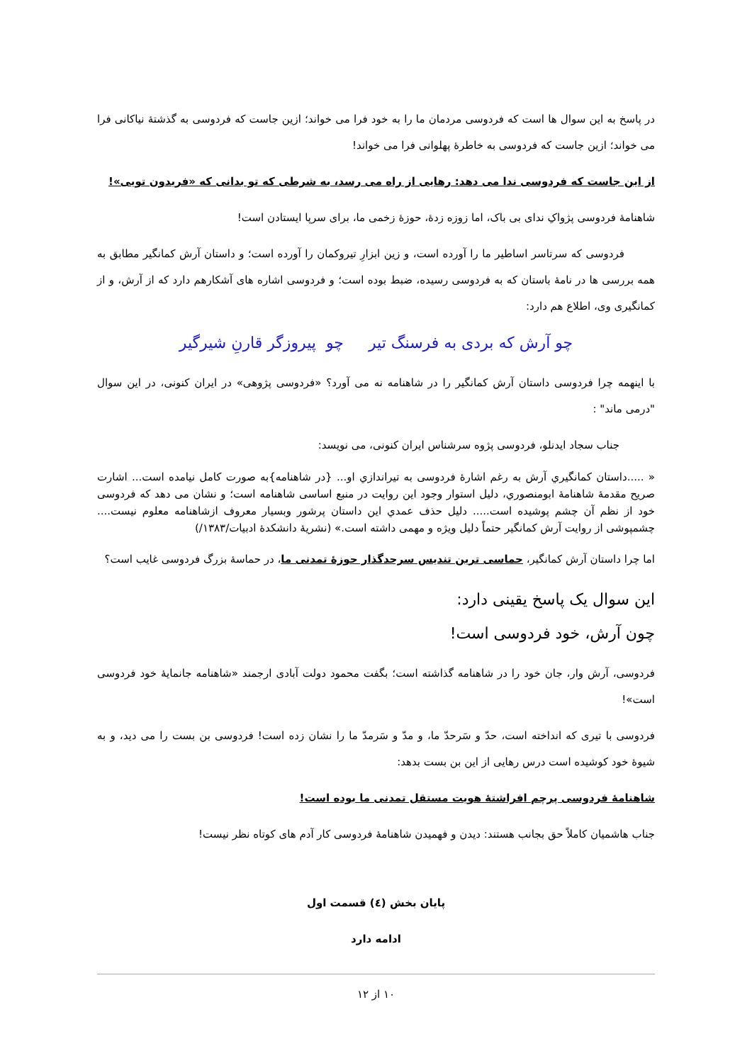در پاسخ به این سوال ها است که فردوسی مردمان ما را به خود فرا می خواند؛ ازین جاست که فردوسی به گذشتهٔ نیاکانی فرا می خواند؛ ازین جاست که فردوسی به خاطرهٔ پهلوانی فرا می خواند!
از این جاست که فردوسی ندا می دهد: رهایی از راه می رسد، به شرطی که تو بدانی که «فریدون تویی»!
شاهنامهٔ فردوسی پژواکِ ندای بی باک، اما زوزه زدهٔ، حوزهٔ زخمی ما، برای سرپا ایستادن است!
فردوسی که سرتاسر اساطیر ما را آورده است، و زین ابزارِ تیروکمان را آورده است؛ و داستان آرش کمانگیر مطابق به همه بررسی ها در نامهٔ باستان که به فردوسی رسیده، ضبط بوده است؛ و فردوسی اشاره های آشکارهم دارد که از آرش، و از کمانگیری وی، اطلاع هم دارد:
چو آرش که بردی به فرسنگ تیر چو پیروزگر قارنِ شیرگیر
با اینهمه چرا فردوسی داستان آرش کمانگیر را در شاهنامه نه می آورد؟ «فردوسی پژوهی» در ایران کنونی، در این سوال "درمی ماند" :
جناب سجاد ایدنلو، فردوسی پژوه سرشناس ایران کنونی، می نویسد:
« .....داستان کمانگيري آرش به رغم اشارهٔ فردوسی به تيراندازي او... {در شاهنامه}به صورت کامل نيامده است... اشارت صريح مقدمهٔ شاهنامهٔ ابومنصوري، دليل استوار وجود اين روايت در منبع اساسی شاهنامه است؛ و نشان می دهد که فردوسی خود از نظم آن چشم پوشيده است..... دليل حذف عمدي اين داستان پرشور وبسيار معروف ازشاهنامه معلوم نيست.... چشمپوشی از روايت آرش کمانگير حتماً دليل ويژه و مهمی داشته است.» (نشريهٔ دانشکدهٔ ادبيات/١٣٨٣/)
اما چرا داستان آرش کمانگیر، حماسی ترین تندیس سرحدگذار حوزهٔ تمدنی ما، در حماسهٔ بزرگ فردوسی غایب است؟
این سوال یک پاسخ یقینی دارد:
چون آرش، خود فردوسی است!
فردوسی، آرش وار، جان خود را در شاهنامه گذاشته است؛ بگفت محمود دولت آبادی ارجمند «شاهنامه جانمایهٔ خود فردوسی است»!
فردوسی با تیری که انداخته است، حدّ و سَرحدّ ما، و مدّ و سَرمدّ ما را نشان زده است! فردوسی بن بست را می دید، و به شیوهٔ خود کوشیده است درس رهایی از این بن بست بدهد:
شاهنامهٔ فردوسی پرچم افراشتهٔ هویت مستقل تمدنی ما بوده است!
جناب هاشمیان کاملاً حق بجانب هستند: دیدن و فهمیدن شاهنامهٔ فردوسی کار آدم های کوتاه نظر نیست!
پایان بخش (٤) قسمت اول
ادامه دارد
١٠ از ١٢